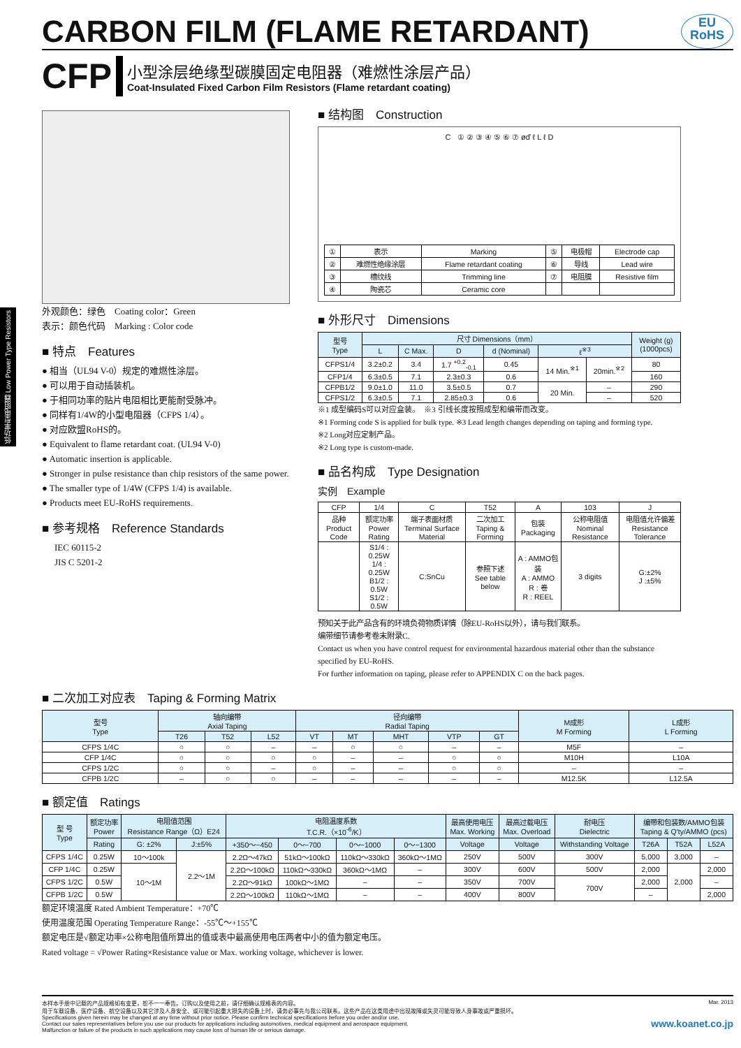CARBON FILM (FLAME RETARDANT) EU
RoHS
CFP
小型涂层绝缘型碳膜固定电阻器（难燃性涂层产品）
Coat-Insulated Fixed Carbon Film Resistors (Flame retardant coating)
外观颜色：绿色　Coating color：Green
表示：颜色代码　Marking : Color code
低功率型电阻器 Low Power Type Resistors
■ 特点　Features
● 相当（UL94 V-0）规定的难燃性涂层。
● 可以用于自动插装机。
● 于相同功率的贴片电阻相比更能耐受脉冲。
● 同样有1/4W的小型电阻器（CFPS 1/4）。
● 对应欧盟RoHS的。
● Equivalent to flame retardant coat. (UL94 V-0)
● Automatic insertion is applicable.
● Stronger in pulse resistance than chip resistors of the same power.
● The smaller type of 1/4W (CFPS 1/4) is available.
● Products meet EU-RoHS requirements.
■ 参考规格　Reference Standards
IEC 60115-2
JIS C 5201-2
■ 结构图　Construction
C ① ② ③ ④ ⑤ ⑥ ⑦ øď ℓ L ℓ D
| ① | 表示 | Marking | ⑤ | 电极帽 | Electrode cap |
| ② | 难燃性绝缘涂层 | Flame retardant coating | ⑥ | 导线 | Lead wire |
| ③ | 槽纹线 | Trimming line | ⑦ | 电阻膜 | Resistive film |
| ④ | 陶瓷芯 | Ceramic core | | | |
■ 外形尺寸　Dimensions
| 型号 Type | 尺寸 Dimensions（mm） | | | | | | Weight (g) (1000pcs) |
| --- | --- | --- | --- | --- | --- | --- | --- |
| | L | C Max. | D | d (Nominal) | ℓ<sup>※3</sup> | | |
| CFPS1/4 | 3.2±0.2 | 3.4 | 1.7 <sup>+0.2</sup><sub>-0.1</sub> | 0.45 | 14 Min.<sup>※1</sup> | 20min.<sup>※2</sup> | 80 |
| CFP1/4 | 6.3±0.5 | 7.1 | 2.3±0.3 | 0.6 | | | 160 |
| CFPB1/2 | 9.0±1.0 | 11.0 | 3.5±0.5 | 0.7 | 20 Min. | – | 290 |
| CFPS1/2 | 6.3±0.5 | 7.1 | 2.85±0.3 | 0.6 | | – | 520 |
※1 成型编码S可以对应盒装。　※3 引线长度按照成型和编带而改变。
※1 Forming code S is applied for bulk type. ※3 Lead length changes depending on taping and forming type.
※2 Long对应定制产品。
※2 Long type is custom-made.
■ 品名构成　Type Designation
实例　Example
| CFP | 1/4 | C | T52 | A | 103 | J |
| 品种 Product Code | 额定功率 Power Rating | 端子表面材质 Terminal Surface Material | 二次加工 Taping & Forming | 包装 Packaging | 公称电阻值 Nominal Resistance | 电阻值允许偏差 Resistance Tolerance |
| | S1/4 : 0.25W 1/4 : 0.25W B1/2 : 0.5W S1/2 : 0.5W | C:SnCu | 参照下述 See table below | A : AMMO包装 A : AMMO R : 卷 R : REEL | 3 digits | G:±2% J :±5% |
预知关于此产品含有的环境负荷物质详情（除EU-RoHS以外），请与我们联系。
编带细节请参考卷末附录C.
Contact us when you have control request for environmental hazardous material other than the substance specified by EU-RoHS.
For further information on taping, please refer to APPENDIX C on the back pages.
■ 二次加工对应表　Taping & Forming Matrix
| 型号 Type | 轴向编带 Axial Taping | | | 径向编带 Radial Taping | | | | | M成形 M Forming | L成形 L Forming |
| --- | --- | --- | --- | --- | --- | --- | --- | --- | --- | --- |
| | T26 | T52 | L52 | VT | MT | MHT | VTP | GT | | |
| CFPS 1/4C | ○ | ○ | – | – | ○ | ○ | – | – | M5F | – |
| CFP 1/4C | ○ | ○ | ○ | ○ | – | – | ○ | ○ | M10H | L10A |
| CFPS 1/2C | ○ | ○ | – | ○ | – | – | ○ | ○ | – | – |
| CFPB 1/2C | – | ○ | ○ | – | – | – | – | – | M12.5K | L12.5A |
■ 额定值　Ratings
| 型 号 Type | 额定功率 Power | 电阻值范围 Resistance Range（Ω）E24 | | 电阻温度系数 T.C.R.（×10<sup>-6</sup>/K） | | | | 最高使用电压 Max. Working | 最高过载电压 Max. Overload | 耐电压 Dielectric | 编带和包装数/AMMO包装 Taping & Q'ty/AMMO (pcs) | | |
| --- | --- | --- | --- | --- | --- | --- | --- | --- | --- | --- | --- | --- | --- |
| | | G: ±2% | J:±5% | +350～−450 | 0～−700 | 0～−1000 | 0～−1300 | | | | T26A | T52A | L52A |
| | Rating | | | | | | | Voltage | Voltage | Withstanding Voltage | | | |
| CFPS 1/4C | 0.25W | 10～100k | 2.2～1M | 2.2Ω～47kΩ | 51kΩ～100kΩ | 110kΩ～330kΩ | 360kΩ～1MΩ | 250V | 500V | 300V | 5,000 | 3,000 | – |
| CFP 1/4C | 0.25W | 10～1M | | 2.2Ω～100kΩ | 110kΩ～330kΩ | 360kΩ～1MΩ | – | 300V | 600V | 500V | 2,000 | 2,000 | 2,000 |
| CFPS 1/2C | 0.5W | | | 2.2Ω～91kΩ | 100kΩ～1MΩ | – | – | 350V | 700V | 700V | 2,000 | | – |
| CFPB 1/2C | 0.5W | | | 2.2Ω～100kΩ | 110kΩ～1MΩ | – | – | 400V | 800V | | – | | 2,000 |
额定环境温度 Rated Ambient Temperature：+70℃
使用温度范围 Operating Temperature Range：-55℃～+155℃
额定电压是√额定功率×公称电阻值所算出的值或表中最高使用电压两者中小的值为额定电压。
Rated voltage = √Power Rating×Resistance value or Max. working voltage, whichever is lower.
本样本手册中记载的产品规格如有变更，恕不一一奉告。订购以及使用之前，请仔细确认规格表的内容。
用于车载设备、医疗设备、航空设备以及其它涉及人身安全、或可能引起重大损失的设备上时，请务必事先与我公司联系。这些产品在这类用途中出现故障或失灵可能导致人身事故或严重损坏。
Specifications given herein may be changed at any time without prior notice. Please confirm technical specifications before you order and/or use.
Contact our sales representatives before you use our products for applications including automotives, medical equipment and aerospace equipment.
Malfunction or failure of the products in such applications may cause loss of human life or serious damage.
Mar. 2013
www.koanet.co.jp